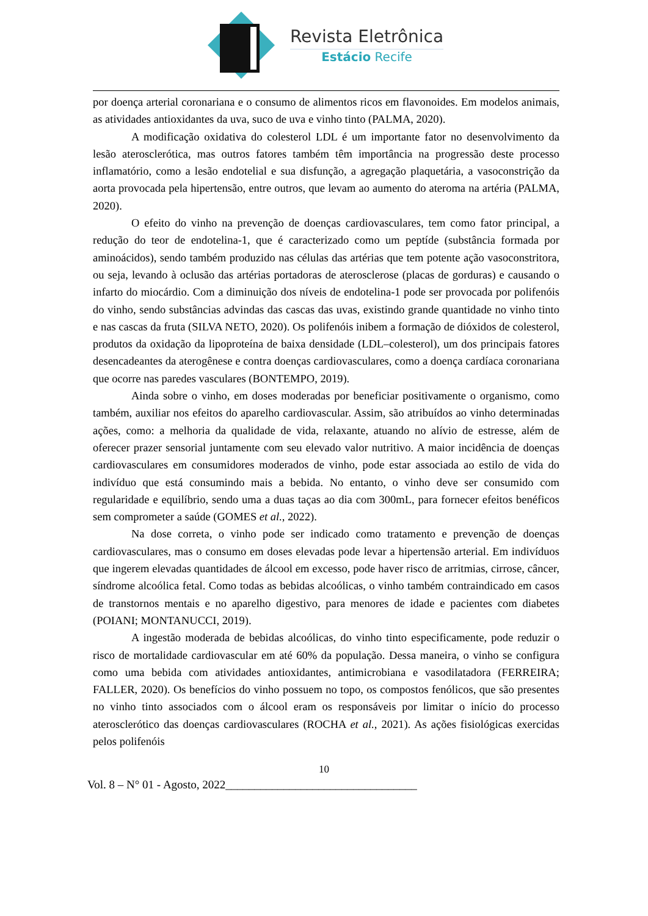Revista Eletrônica
Estácio Recife
por doença arterial coronariana e o consumo de alimentos ricos em flavonoides. Em modelos animais, as atividades antioxidantes da uva, suco de uva e vinho tinto (PALMA, 2020).
A modificação oxidativa do colesterol LDL é um importante fator no desenvolvimento da lesão aterosclerótica, mas outros fatores também têm importância na progressão deste processo inflamatório, como a lesão endotelial e sua disfunção, a agregação plaquetária, a vasoconstrição da aorta provocada pela hipertensão, entre outros, que levam ao aumento do ateroma na artéria (PALMA, 2020).
O efeito do vinho na prevenção de doenças cardiovasculares, tem como fator principal, a redução do teor de endotelina-1, que é caracterizado como um peptíde (substância formada por aminoácidos), sendo também produzido nas células das artérias que tem potente ação vasoconstritora, ou seja, levando à oclusão das artérias portadoras de aterosclerose (placas de gorduras) e causando o infarto do miocárdio. Com a diminuição dos níveis de endotelina-1 pode ser provocada por polifenóis do vinho, sendo substâncias advindas das cascas das uvas, existindo grande quantidade no vinho tinto e nas cascas da fruta (SILVA NETO, 2020). Os polifenóis inibem a formação de dióxidos de colesterol, produtos da oxidação da lipoproteína de baixa densidade (LDL–colesterol), um dos principais fatores desencadeantes da aterogênese e contra doenças cardiovasculares, como a doença cardíaca coronariana que ocorre nas paredes vasculares (BONTEMPO, 2019).
Ainda sobre o vinho, em doses moderadas por beneficiar positivamente o organismo, como também, auxiliar nos efeitos do aparelho cardiovascular. Assim, são atribuídos ao vinho determinadas ações, como: a melhoria da qualidade de vida, relaxante, atuando no alívio de estresse, além de oferecer prazer sensorial juntamente com seu elevado valor nutritivo. A maior incidência de doenças cardiovasculares em consumidores moderados de vinho, pode estar associada ao estilo de vida do indivíduo que está consumindo mais a bebida. No entanto, o vinho deve ser consumido com regularidade e equilíbrio, sendo uma a duas taças ao dia com 300mL, para fornecer efeitos benéficos sem comprometer a saúde (GOMES et al., 2022).
Na dose correta, o vinho pode ser indicado como tratamento e prevenção de doenças cardiovasculares, mas o consumo em doses elevadas pode levar a hipertensão arterial. Em indivíduos que ingerem elevadas quantidades de álcool em excesso, pode haver risco de arritmias, cirrose, câncer, síndrome alcoólica fetal. Como todas as bebidas alcoólicas, o vinho também contraindicado em casos de transtornos mentais e no aparelho digestivo, para menores de idade e pacientes com diabetes (POIANI; MONTANUCCI, 2019).
A ingestão moderada de bebidas alcoólicas, do vinho tinto especificamente, pode reduzir o risco de mortalidade cardiovascular em até 60% da população. Dessa maneira, o vinho se configura como uma bebida com atividades antioxidantes, antimicrobiana e vasodilatadora (FERREIRA; FALLER, 2020). Os benefícios do vinho possuem no topo, os compostos fenólicos, que são presentes no vinho tinto associados com o álcool eram os responsáveis por limitar o início do processo aterosclerótico das doenças cardiovasculares (ROCHA et al., 2021). As ações fisiológicas exercidas pelos polifenóis
10
Vol. 8 – N° 01 - Agosto, 2022_________________________________